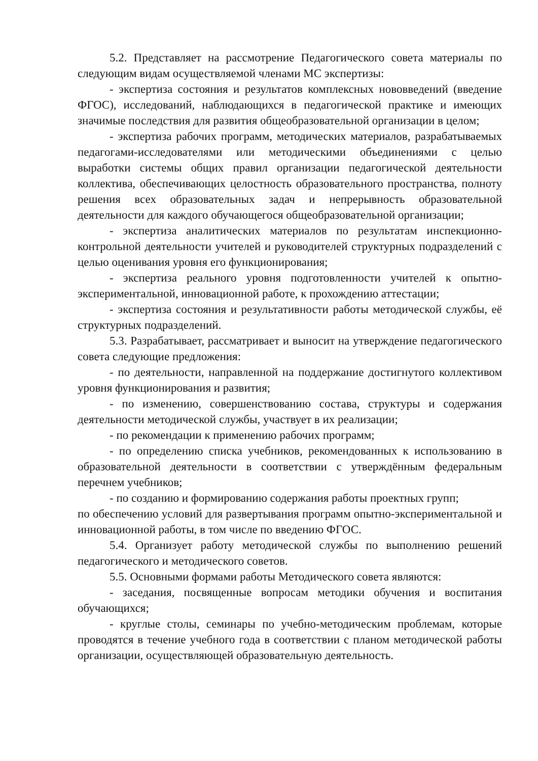5.2. Представляет на рассмотрение Педагогического совета материалы по следующим видам осуществляемой членами МС экспертизы:
- экспертиза состояния и результатов комплексных нововведений (введение ФГОС), исследований, наблюдающихся в педагогической практике и имеющих значимые последствия для развития общеобразовательной организации в целом;
- экспертиза рабочих программ, методических материалов, разрабатываемых педагогами-исследователями или методическими объединениями с целью выработки системы общих правил организации педагогической деятельности коллектива, обеспечивающих целостность образовательного пространства, полноту решения всех образовательных задач и непрерывность образовательной деятельности для каждого обучающегося общеобразовательной организации;
- экспертиза аналитических материалов по результатам инспекционно-контрольной деятельности учителей и руководителей структурных подразделений с целью оценивания уровня его функционирования;
- экспертиза реального уровня подготовленности учителей к опытно-экспериментальной, инновационной работе, к прохождению аттестации;
- экспертиза состояния и результативности работы методической службы, её структурных подразделений.
5.3. Разрабатывает, рассматривает и выносит на утверждение педагогического совета следующие предложения:
- по деятельности, направленной на поддержание достигнутого коллективом уровня функционирования и развития;
- по изменению, совершенствованию состава, структуры и содержания деятельности методической службы, участвует в их реализации;
- по рекомендации к применению рабочих программ;
- по определению списка учебников, рекомендованных к использованию в образовательной деятельности в соответствии с утверждённым федеральным перечнем учебников;
- по созданию и формированию содержания работы проектных групп;
по обеспечению условий для развертывания программ опытно-экспериментальной и инновационной работы, в том числе по введению ФГОС.
5.4. Организует работу методической службы по выполнению решений педагогического и методического советов.
5.5. Основными формами работы Методического совета являются:
- заседания, посвященные вопросам методики обучения и воспитания обучающихся;
- круглые столы, семинары по учебно-методическим проблемам, которые проводятся в течение учебного года в соответствии с планом методической работы организации, осуществляющей образовательную деятельность.